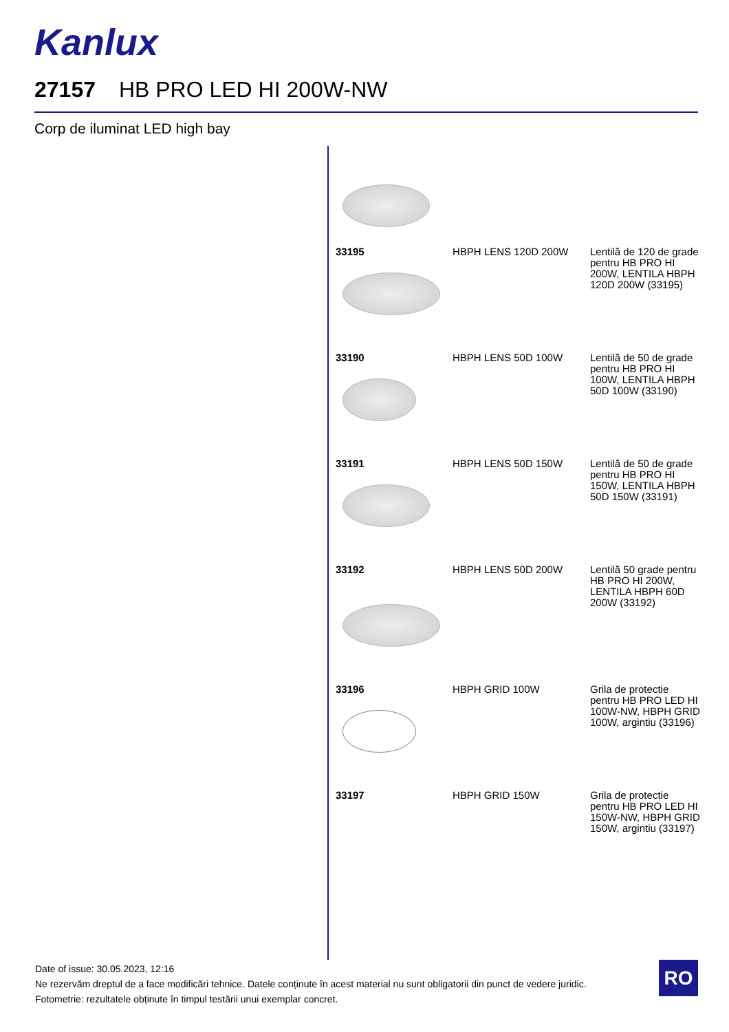Kanlux
27157 HB PRO LED HI 200W-NW
Corp de iluminat LED high bay
| 33195 | HBPH LENS 120D 200W | Lentilă de 120 de grade pentru HB PRO HI 200W, LENTILA HBPH 120D 200W (33195) |
| 33190 | HBPH LENS 50D 100W | Lentilă de 50 de grade pentru HB PRO HI 100W, LENTILA HBPH 50D 100W (33190) |
| 33191 | HBPH LENS 50D 150W | Lentilă de 50 de grade pentru HB PRO HI 150W, LENTILA HBPH 50D 150W (33191) |
| 33192 | HBPH LENS 50D 200W | Lentilă 50 grade pentru HB PRO HI 200W, LENTILA HBPH 60D 200W (33192) |
| 33196 | HBPH GRID 100W | Grila de protectie pentru HB PRO LED HI 100W-NW, HBPH GRID 100W, argintiu (33196) |
| 33197 | HBPH GRID 150W | Grila de protectie pentru HB PRO LED HI 150W-NW, HBPH GRID 150W, argintiu (33197) |
Date of issue: 30.05.2023, 12:16
Ne rezervăm dreptul de a face modificări tehnice. Datele conținute în acest material nu sunt obligatorii din punct de vedere juridic.
Fotometrie: rezultatele obținute în timpul testării unui exemplar concret.
RO